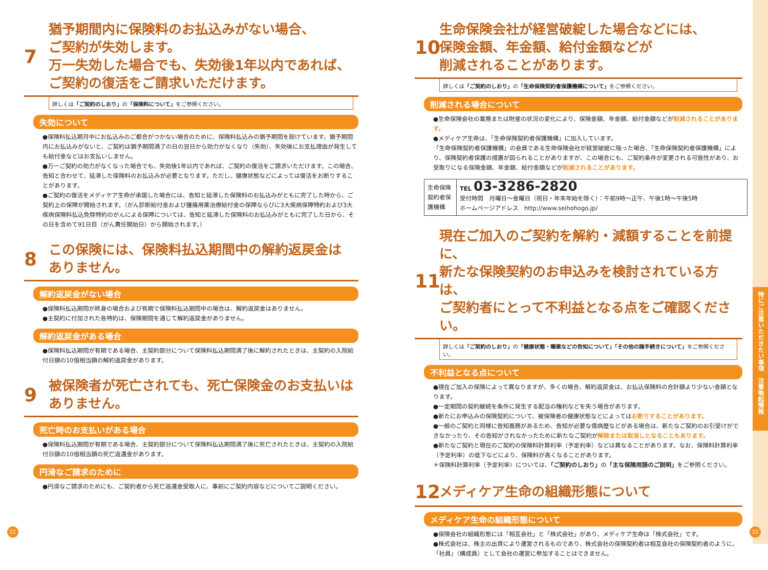7
猶予期間内に保険料のお払込みがない場合、
ご契約が失効します。
万一失効した場合でも、失効後1年以内であれば、
ご契約の復活をご請求いただけます。
詳しくは「ご契約のしおり」の「保険料について」をご参照ください。
失効について
●保険料払込期月中にお払込みのご都合がつかない場合のために、保険料払込みの猶予期間を設けています。猶予期間内にお払込みがないと、ご契約は猶予期間満了の日の翌日から効力がなくなり（失効）、失効後にお支払理由が発生しても給付金などはお支払いしません。
●万一ご契約の効力がなくなった場合でも、失効後1年以内であれば、ご契約の復活をご請求いただけます。この場合、告知と合わせて、延滞した保険料のお払込みが必要となります。ただし、健康状態などによっては復活をお断りすることがあります。
●ご契約の復活をメディケア生命が承諾した場合には、告知と延滞した保険料のお払込みがともに完了した時から、ご契約上の保障が開始されます。（がん診断給付金および腫瘍用薬治療給付金の保障ならびに3大疾病保障特約および3大疾病保険料払込免除特約のがんによる保障については、告知と延滞した保険料のお払込みがともに完了した日から、その日を含めて91日目（がん責任開始日）から開始されます。）
8
この保険には、保険料払込期間中の解約返戻金は
ありません。
解約返戻金がない場合
●保険料払込期間が終身の場合および有期で保険料払込期間中の場合は、解約返戻金はありません。
●主契約に付加された各特約は、保険期間を通じて解約返戻金がありません。
解約返戻金がある場合
●保険料払込期間が有期である場合、主契約部分について保険料払込期間満了後に解約されたときは、主契約の入院給付日額の10倍相当額の解約返戻金があります。
9
被保険者が死亡されても、死亡保険金のお支払いは
ありません。
死亡時のお支払いがある場合
●保険料払込期間が有期である場合、主契約部分について保険料払込期間満了後に死亡されたときは、主契約の入院給付日額の10倍相当額の死亡返還金があります。
円滑なご請求のために
●円滑なご請求のためにも、ご契約者から死亡返還金受取人に、事前にご契約内容などについてご説明ください。
10
生命保険会社が経営破綻した場合などには、
保険金額、年金額、給付金額などが
削減されることがあります。
詳しくは「ご契約のしおり」の「生命保険契約者保護機構について」をご参照ください。
削減される場合について
●生命保険会社の業務または財産の状況の変化により、保険金額、年金額、給付金額などが削減されることがあります。
●メディケア生命は、「生命保険契約者保護機構」に加入しています。
「生命保険契約者保護機構」の会員である生命保険会社が経営破綻に陥った場合、「生命保険契約者保護機構」により、保険契約者保護の措置が図られることがありますが、この場合にも、ご契約条件が変更される可能性があり、お受取りになる保険金額、年金額、給付金額などが削減されることがあります。
| 生命保険契約者保護機構 | TEL 03-3286-2820 受付時間 月曜日～金曜日（祝日・年末年始を除く）：午前9時～正午、午後1時～午後5時 ホームページアドレス http://www.seihohogo.jp/ |
11
現在ご加入のご契約を解約・減額することを前提に、
新たな保険契約のお申込みを検討されている方は、
ご契約者にとって不利益となる点をご確認ください。
詳しくは「ご契約のしおり」の「健康状態・職業などの告知について」「その他の諸手続きについて」をご参照ください。
不利益となる点について
●現在ご加入の保険によって異なりますが、多くの場合、解約返戻金は、お払込保険料の合計額より少ない金額となります。
●一定期間の契約継続を条件に発生する配当の権利などを失う場合があります。
●新たにお申込みの保険契約について、被保険者の健康状態などによってはお断りすることがあります。
●一般のご契約と同様に告知義務があるため、告知が必要な傷病歴などがある場合は、新たなご契約のお引受けができなかったり、その告知がされなかったために新たなご契約が解除または取消しとなることもあります。
●新たなご契約と現在のご契約の保険料計算利率（予定利率）などは異なることがあります。なお、保険料計算利率（予定利率）の低下などにより、保険料が高くなることがあります。
＊保険料計算利率（予定利率）については、「ご契約のしおり」の「主な保険用語のご説明」をご参照ください。
12
メディケア生命の組織形態について
メディケア生命の組織形態について
●保険会社の組織形態には「相互会社」と「株式会社」があり、メディケア生命は「株式会社」です。
●株式会社は、株主の出資により運営されるものであり、株式会社の保険契約者は相互会社の保険契約者のように、「社員」（構成員）として会社の運営に参加することはできません。
特にご注意いただきたい事項　注意喚起情報
21 22